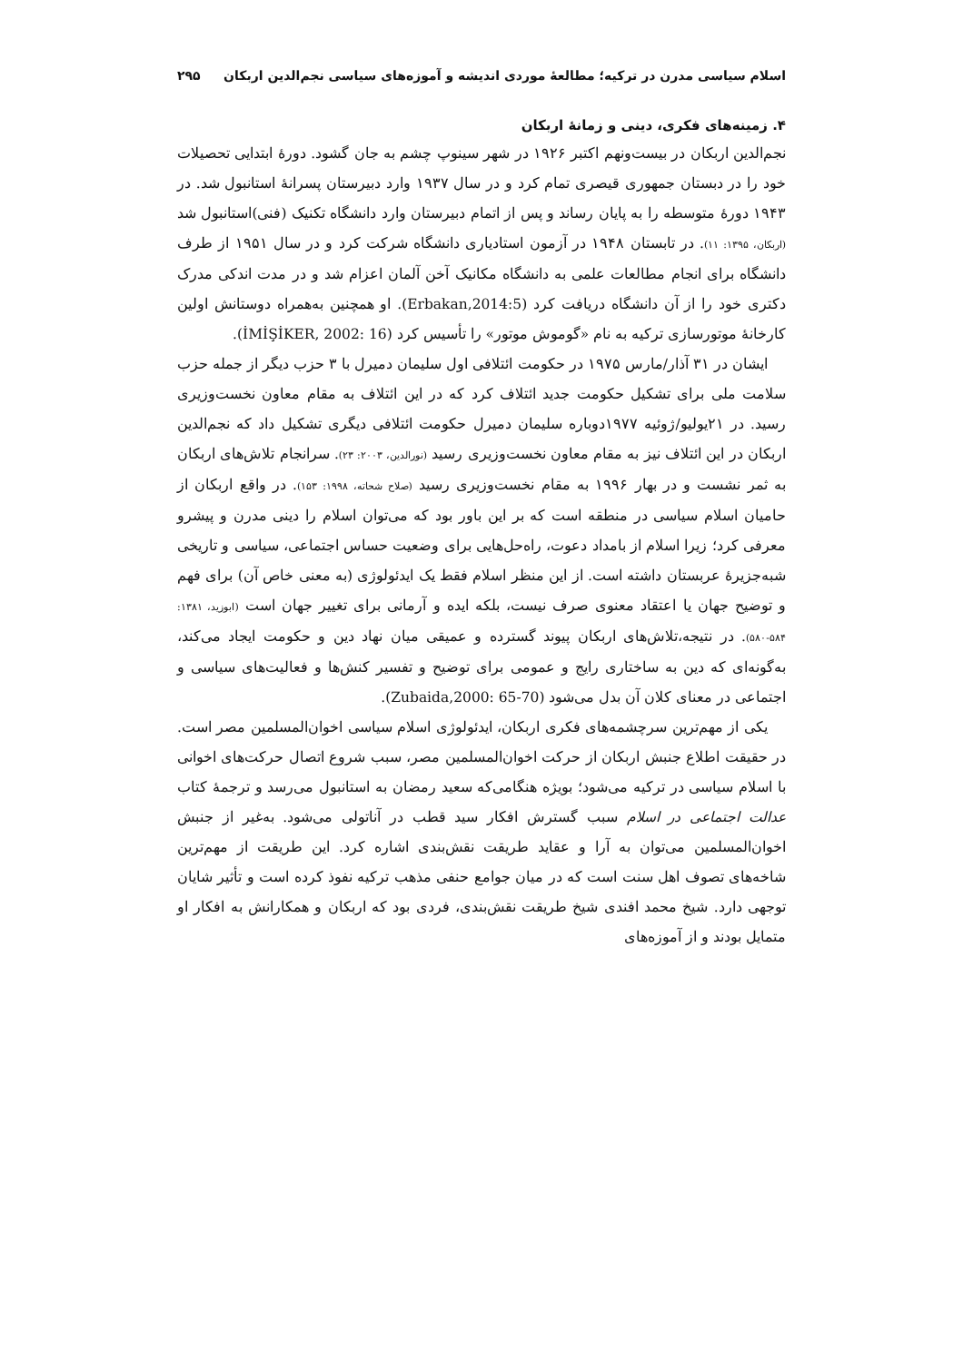اسلام سیاسی مدرن در ترکیه؛ مطالعهٔ موردی اندیشه و آموزه‌های سیاسی نجم‌الدین اربکان ۲۹۵
۴. زمینه‌های فکری، دینی و زمانهٔ اربکان
نجم‌الدین اربکان در بیست‌ونهم اکتبر ۱۹۲۶ در شهر سینوپ چشم به جان گشود. دورهٔ ابتدایی تحصیلات خود را در دبستان جمهوری قیصری تمام کرد و در سال ۱۹۳۷ وارد دبیرستان پسرانهٔ استانبول شد. در ۱۹۴۳ دورهٔ متوسطه را به پایان رساند و پس از اتمام دبیرستان وارد دانشگاه تکنیک (فنی)استانبول شد (اربکان، ۱۳۹۵: ۱۱). در تابستان ۱۹۴۸ در آزمون استادیاری دانشگاه شرکت کرد و در سال ۱۹۵۱ از طرف دانشگاه برای انجام مطالعات علمی به دانشگاه مکانیک آخن آلمان اعزام شد و در مدت اندکی مدرک دکتری خود را از آن دانشگاه دریافت کرد (Erbakan,2014:5). او همچنین به‌همراه دوستانش اولین کارخانهٔ موتورسازی ترکیه به نام «گوموش موتور» را تأسیس کرد (İMİŞİKER, 2002: 16).
ایشان در ۳۱ آذار/مارس ۱۹۷۵ در حکومت ائتلافی اول سلیمان دمیرل با ۳ حزب دیگر از جمله حزب سلامت ملی برای تشکیل حکومت جدید ائتلاف کرد که در این ائتلاف به مقام معاون نخست‌وزیری رسید. در ۲۱یولیو/ژوئیه ۱۹۷۷دوباره سلیمان دمیرل حکومت ائتلافی دیگری تشکیل داد که نجم‌الدین اربکان در این ائتلاف نیز به مقام معاون نخست‌وزیری رسید (نورالدین، ۲۰۰۳: ۲۳). سرانجام تلاش‌های اربکان به ثمر نشست و در بهار ۱۹۹۶ به مقام نخست‌وزیری رسید (صلاح شحاته، ۱۹۹۸: ۱۵۳). در واقع اربکان از حامیان اسلام سیاسی در منطقه است که بر این باور بود که می‌توان اسلام را دینی مدرن و پیشرو معرفی کرد؛ زیرا اسلام از بامداد دعوت، راه‌حل‌هایی برای وضعیت حساس اجتماعی، سیاسی و تاریخی شبه‌جزیرهٔ عربستان داشته است. از این منظر اسلام فقط یک ایدئولوژی (به معنی خاص آن) برای فهم و توضیح جهان یا اعتقاد معنوی صرف نیست، بلکه ایده و آرمانی برای تغییر جهان است (ابوزید، ۱۳۸۱: ۵۸۴-۵۸۰). در نتیجه،تلاش‌های اربکان پیوند گسترده و عمیقی میان نهاد دین و حکومت ایجاد می‌کند، به‌گونه‌ای که دین به ساختاری رایج و عمومی برای توضیح و تفسیر کنش‌ها و فعالیت‌های سیاسی و اجتماعی در معنای کلان آن بدل می‌شود (Zubaida,2000: 65-70).
یکی از مهم‌ترین سرچشمه‌های فکری اربکان، ایدئولوژی اسلام سیاسی اخوان‌المسلمین مصر است. در حقیقت اطلاع جنبش اربکان از حرکت اخوان‌المسلمین مصر، سبب شروع اتصال حرکت‌های اخوانی با اسلام سیاسی در ترکیه می‌شود؛ بویژه هنگامی‌که سعید رمضان به استانبول می‌رسد و ترجمهٔ کتاب عدالت اجتماعی در اسلام سبب گسترش افکار سید قطب در آناتولی می‌شود. به‌غیر از جنبش اخوان‌المسلمین می‌توان به آرا و عقاید طریقت نقش‌بندی اشاره کرد. این طریقت از مهم‌ترین شاخه‌های تصوف اهل سنت است که در میان جوامع حنفی مذهب ترکیه نفوذ کرده است و تأثیر شایان توجهی دارد. شیخ محمد افندی شیخ طریقت نقش‌بندی، فردی بود که اربکان و همکارانش به افکار او متمایل بودند و از آموزه‌های